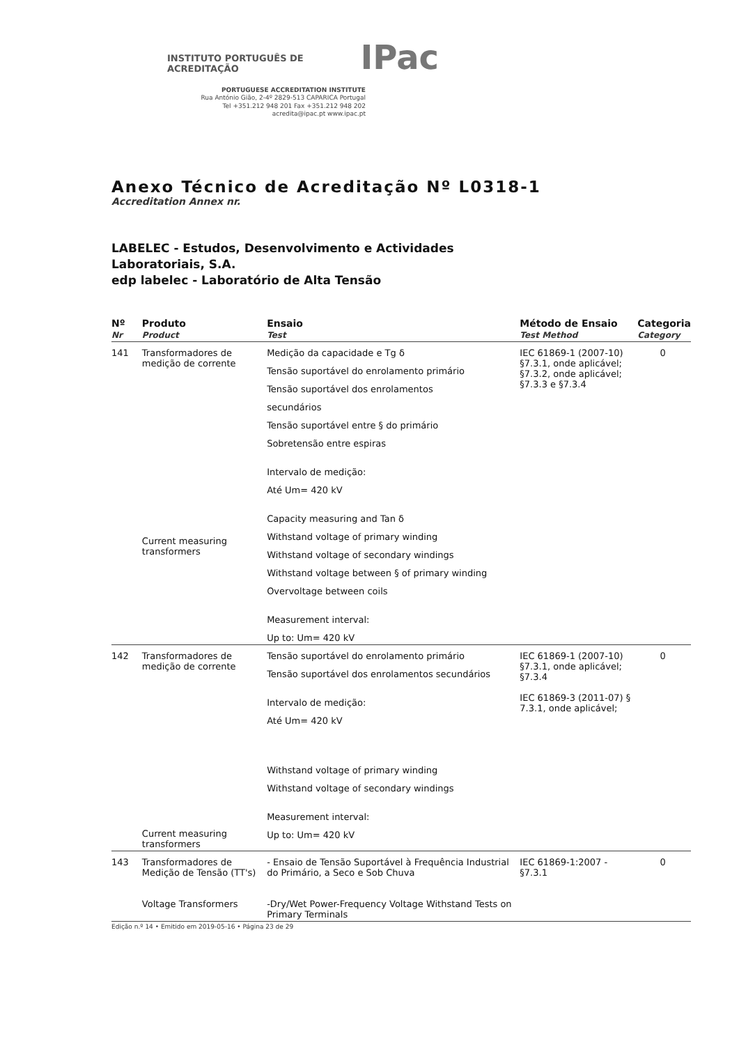INSTITUTO PORTUGUÊS DE ACREDITAÇÃO IPac
PORTUGUESE ACCREDITATION INSTITUTE
Rua António Gião, 2-4º 2829-513 CAPARICA Portugal
Tel +351.212 948 201 Fax +351.212 948 202
acredita@ipac.pt www.ipac.pt
Anexo Técnico de Acreditação Nº L0318-1
Accreditation Annex nr.
LABELEC - Estudos, Desenvolvimento e Actividades
Laboratoriais, S.A.
edp labelec - Laboratório de Alta Tensão
| Nº Nr | Produto Product | Ensaio Test | Método de Ensaio Test Method | Categoria Category |
| --- | --- | --- | --- | --- |
| 141 | Transformadores de medição de corrente Current measuring transformers | Medição da capacidade e Tg δ Tensão suportável do enrolamento primário Tensão suportável dos enrolamentos secundários Tensão suportável entre § do primário Sobretensão entre espiras Intervalo de medição: Até Um= 420 kV Capacity measuring and Tan δ Withstand voltage of primary winding Withstand voltage of secondary windings Withstand voltage between § of primary winding Overvoltage between coils Measurement interval: Up to: Um= 420 kV | IEC 61869-1 (2007-10) §7.3.1, onde aplicável; §7.3.2, onde aplicável; §7.3.3 e §7.3.4 | 0 |
| 142 | Transformadores de medição de corrente Current measuring transformers | Tensão suportável do enrolamento primário Tensão suportável dos enrolamentos secundários Intervalo de medição: Até Um= 420 kV Withstand voltage of primary winding Withstand voltage of secondary windings Measurement interval: Up to: Um= 420 kV | IEC 61869-1 (2007-10) §7.3.1, onde aplicável; §7.3.4 IEC 61869-3 (2011-07) § 7.3.1, onde aplicável; | 0 |
| 143 | Transformadores de Medição de Tensão (TT's) Voltage Transformers | - Ensaio de Tensão Suportável à Frequência Industrial do Primário, a Seco e Sob Chuva -Dry/Wet Power-Frequency Voltage Withstand Tests on Primary Terminals | IEC 61869-1:2007 - §7.3.1 | 0 |
Edição n.º 14 • Emitido em 2019-05-16 • Página 23 de 29